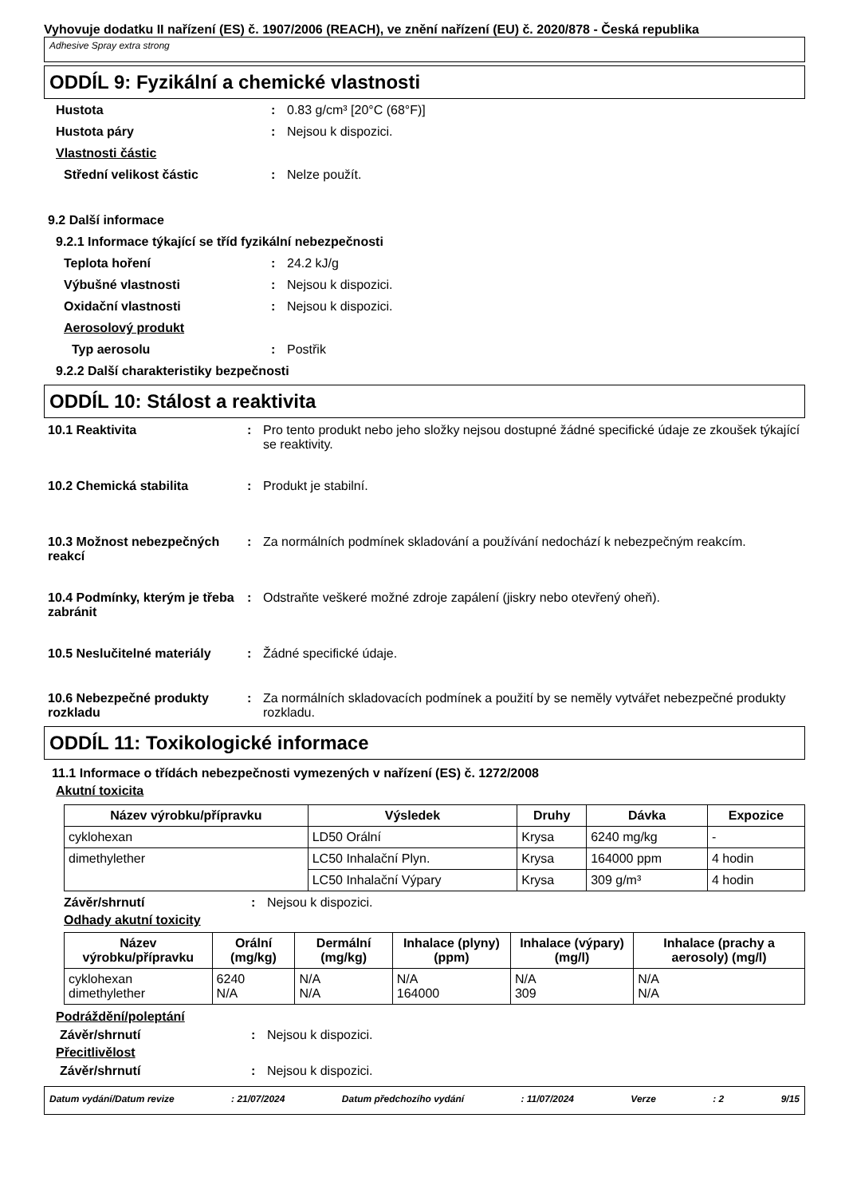Vyhovuje dodatku II nařízení (ES) č. 1907/2006 (REACH), ve znění nařízení (EU) č. 2020/878 - Česká republika
Adhesive Spray extra strong
ODDÍL 9: Fyzikální a chemické vlastnosti
Hustota : 0.83 g/cm³ [20°C (68°F)]
Hustota páry : Nejsou k dispozici.
Vlastnosti částic
Střední velikost částic : Nelze použít.
9.2 Další informace
9.2.1 Informace týkající se tříd fyzikální nebezpečnosti
Teplota hoření : 24.2 kJ/g
Výbušné vlastnosti : Nejsou k dispozici.
Oxidační vlastnosti : Nejsou k dispozici.
Aerosolový produkt
Typ aerosolu : Postřik
9.2.2 Další charakteristiky bezpečnosti
ODDÍL 10: Stálost a reaktivita
10.1 Reaktivita : Pro tento produkt nebo jeho složky nejsou dostupné žádné specifické údaje ze zkoušek týkající se reaktivity.
10.2 Chemická stabilita : Produkt je stabilní.
10.3 Možnost nebezpečných reakcí
: Za normálních podmínek skladování a používání nedochází k nebezpečným reakcím.
10.4 Podmínky, kterým je třeba zabránit
: Odstraňte veškeré možné zdroje zapálení (jiskry nebo otevřený oheň).
10.5 Neslučitelné materiály
: Žádné specifické údaje.
10.6 Nebezpečné produkty rozkladu
: Za normálních skladovacích podmínek a použití by se neměly vytvářet nebezpečné produkty rozkladu.
ODDÍL 11: Toxikologické informace
11.1 Informace o třídách nebezpečnosti vymezených v nařízení (ES) č. 1272/2008
Akutní toxicita
| Název výrobku/přípravku | Výsledek | Druhy | Dávka | Expozice |
| --- | --- | --- | --- | --- |
| cyklohexan | LD50 Orální | Krysa | 6240 mg/kg | - |
| dimethylether | LC50 Inhalační Plyn. | Krysa | 164000 ppm | 4 hodin |
| | LC50 Inhalační Výpary | Krysa | 309 g/m³ | 4 hodin |
Závěr/shrnutí : Nejsou k dispozici.
Odhady akutní toxicity
| Název výrobku/přípravku | Orální (mg/kg) | Dermální (mg/kg) | Inhalace (plyny) (ppm) | Inhalace (výpary) (mg/l) | Inhalace (prachy a aerosoly) (mg/l) |
| --- | --- | --- | --- | --- | --- |
| cyklohexan dimethylether | 6240 N/A | N/A N/A | N/A 164000 | N/A 309 | N/A N/A |
Podráždění/poleptání
Závěr/shrnutí : Nejsou k dispozici.
Přecitlivělost
Závěr/shrnutí : Nejsou k dispozici.
Datum vydání/Datum revize: 21/07/2024 Datum předchozího vydání: 11/07/2024 Verze: 2 9/15